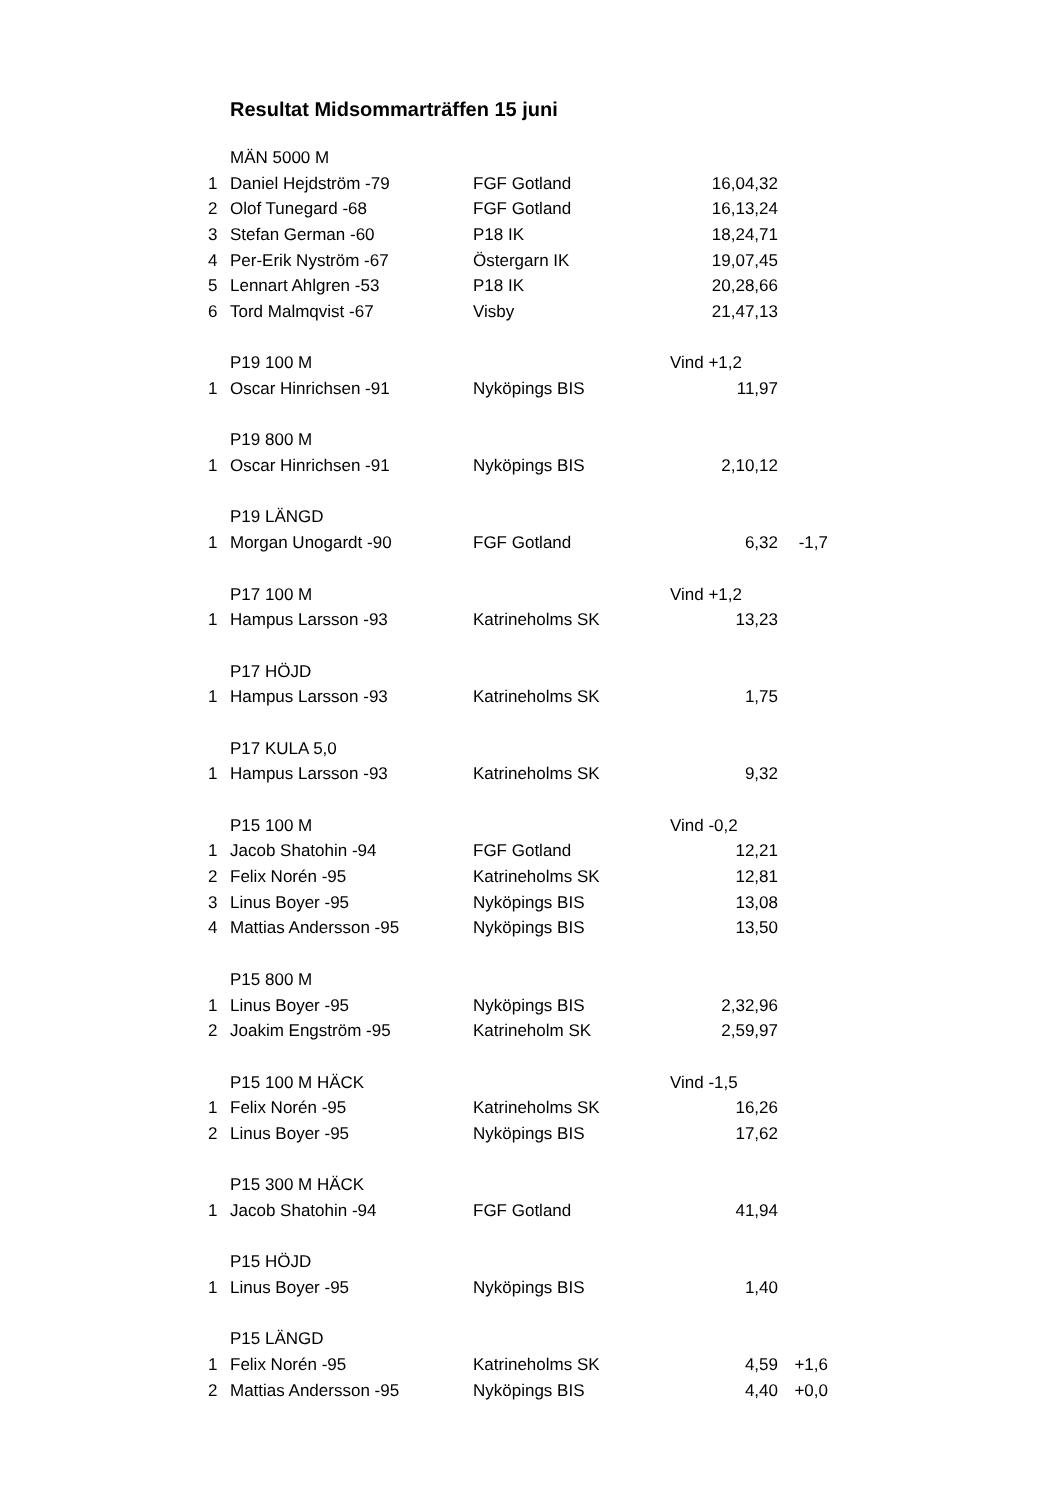Resultat Midsommarträffen 15 juni
| | MÄN 5000 M | | | |
| 1 | Daniel Hejdström -79 | FGF Gotland | 16,04,32 | |
| 2 | Olof Tunegard -68 | FGF Gotland | 16,13,24 | |
| 3 | Stefan German -60 | P18 IK | 18,24,71 | |
| 4 | Per-Erik Nyström -67 | Östergarn IK | 19,07,45 | |
| 5 | Lennart Ahlgren -53 | P18 IK | 20,28,66 | |
| 6 | Tord Malmqvist -67 | Visby | 21,47,13 | |
| | P19 100 M | | Vind +1,2 | |
| 1 | Oscar Hinrichsen -91 | Nyköpings BIS | 11,97 | |
| | P19 800 M | | | |
| 1 | Oscar Hinrichsen -91 | Nyköpings BIS | 2,10,12 | |
| | P19 LÄNGD | | | |
| 1 | Morgan Unogardt -90 | FGF Gotland | 6,32 | -1,7 |
| | P17 100 M | | Vind +1,2 | |
| 1 | Hampus Larsson -93 | Katrineholms SK | 13,23 | |
| | P17 HÖJD | | | |
| 1 | Hampus Larsson -93 | Katrineholms SK | 1,75 | |
| | P17 KULA 5,0 | | | |
| 1 | Hampus Larsson -93 | Katrineholms SK | 9,32 | |
| | P15 100 M | | Vind -0,2 | |
| 1 | Jacob Shatohin -94 | FGF Gotland | 12,21 | |
| 2 | Felix Norén -95 | Katrineholms SK | 12,81 | |
| 3 | Linus Boyer -95 | Nyköpings BIS | 13,08 | |
| 4 | Mattias Andersson -95 | Nyköpings BIS | 13,50 | |
| | P15 800 M | | | |
| 1 | Linus Boyer -95 | Nyköpings BIS | 2,32,96 | |
| 2 | Joakim Engström -95 | Katrineholm SK | 2,59,97 | |
| | P15 100 M HÄCK | | Vind -1,5 | |
| 1 | Felix Norén -95 | Katrineholms SK | 16,26 | |
| 2 | Linus Boyer -95 | Nyköpings BIS | 17,62 | |
| | P15 300 M HÄCK | | | |
| 1 | Jacob Shatohin -94 | FGF Gotland | 41,94 | |
| | P15 HÖJD | | | |
| 1 | Linus Boyer -95 | Nyköpings BIS | 1,40 | |
| | P15 LÄNGD | | | |
| 1 | Felix Norén -95 | Katrineholms SK | 4,59 | +1,6 |
| 2 | Mattias Andersson -95 | Nyköpings BIS | 4,40 | +0,0 |